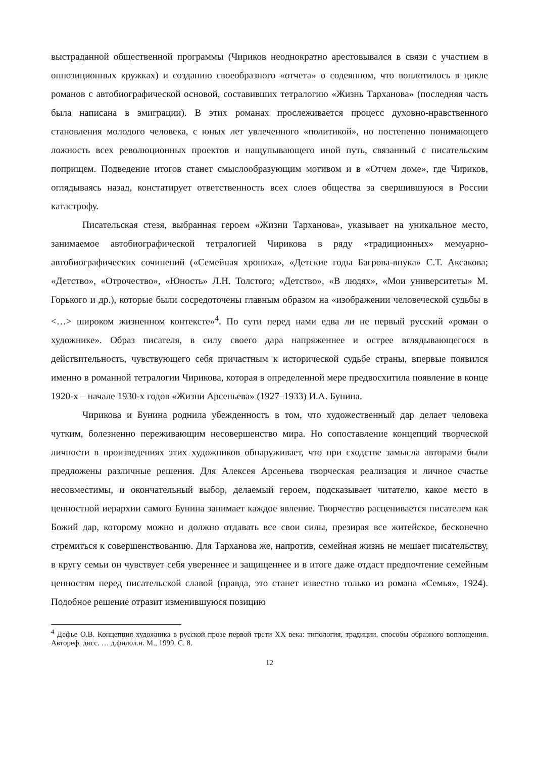выстраданной общественной программы (Чириков неоднократно арестовывался в связи с участием в оппозиционных кружках) и созданию своеобразного «отчета» о содеянном, что воплотилось в цикле романов с автобиографической основой, составивших тетралогию «Жизнь Тарханова» (последняя часть была написана в эмиграции). В этих романах прослеживается процесс духовно-нравственного становления молодого человека, с юных лет увлеченного «политикой», но постепенно понимающего ложность всех революционных проектов и нащупывающего иной путь, связанный с писательским поприщем. Подведение итогов станет смыслообразующим мотивом и в «Отчем доме», где Чириков, оглядываясь назад, констатирует ответственность всех слоев общества за свершившуюся в России катастрофу.
Писательская стезя, выбранная героем «Жизни Тарханова», указывает на уникальное место, занимаемое автобиографической тетралогией Чирикова в ряду «традиционных» мемуарно-автобиографических сочинений («Семейная хроника», «Детские годы Багрова-внука» С.Т. Аксакова; «Детство», «Отрочество», «Юность» Л.Н. Толстого; «Детство», «В людях», «Мои университеты» М. Горького и др.), которые были сосредоточены главным образом на «изображении человеческой судьбы в <…> широком жизненном контексте»<sup>4</sup>. По сути перед нами едва ли не первый русский «роман о художнике». Образ писателя, в силу своего дара напряженнее и острее вглядывающегося в действительность, чувствующего себя причастным к исторической судьбе страны, впервые появился именно в романной тетралогии Чирикова, которая в определенной мере предвосхитила появление в конце 1920-х – начале 1930-х годов «Жизни Арсеньева» (1927–1933) И.А. Бунина.
Чирикова и Бунина роднила убежденность в том, что художественный дар делает человека чутким, болезненно переживающим несовершенство мира. Но сопоставление концепций творческой личности в произведениях этих художников обнаруживает, что при сходстве замысла авторами были предложены различные решения. Для Алексея Арсеньева творческая реализация и личное счастье несовместимы, и окончательный выбор, делаемый героем, подсказывает читателю, какое место в ценностной иерархии самого Бунина занимает каждое явление. Творчество расценивается писателем как Божий дар, которому можно и должно отдавать все свои силы, презирая все житейское, бесконечно стремиться к совершенствованию. Для Тарханова же, напротив, семейная жизнь не мешает писательству, в кругу семьи он чувствует себя увереннее и защищеннее и в итоге даже отдаст предпочтение семейным ценностям перед писательской славой (правда, это станет известно только из романа «Семья», 1924). Подобное решение отразит изменившуюся позицию
<sup>4</sup> Дефье О.В. Концепция художника в русской прозе первой трети XX века: типология, традиции, способы образного воплощения. Автореф. дисс. … д.филол.н. М., 1999. С. 8.
12